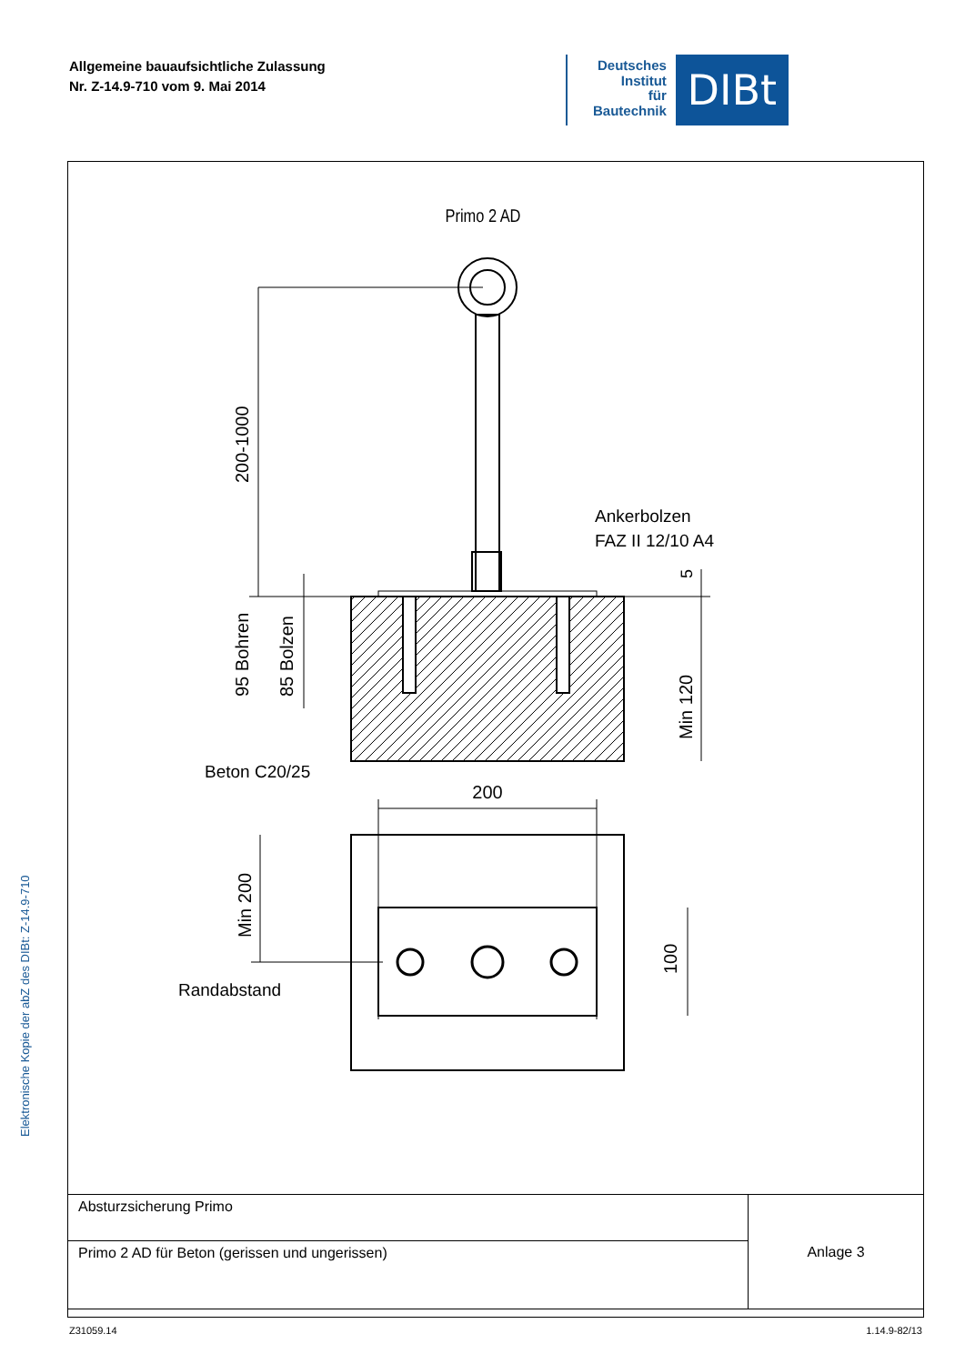Allgemeine bauaufsichtliche Zulassung
Nr. Z-14.9-710 vom 9. Mai 2014
Deutsches
Institut
für
Bautechnik
DIBt
Elektronische Kopie der abZ des DIBt: Z-14.9-710
Primo 2 AD
200-1000
95 Bohren
85 Bolzen
Min 120
5
Ankerbolzen
FAZ II 12/10 A4
Beton C20/25
200
Min 200
100
Randabstand
| Absturzsicherung Primo | Anlage 3 |
| Primo 2 AD für Beton (gerissen und ungerissen) | |
Z31059.14 1.14.9-82/13